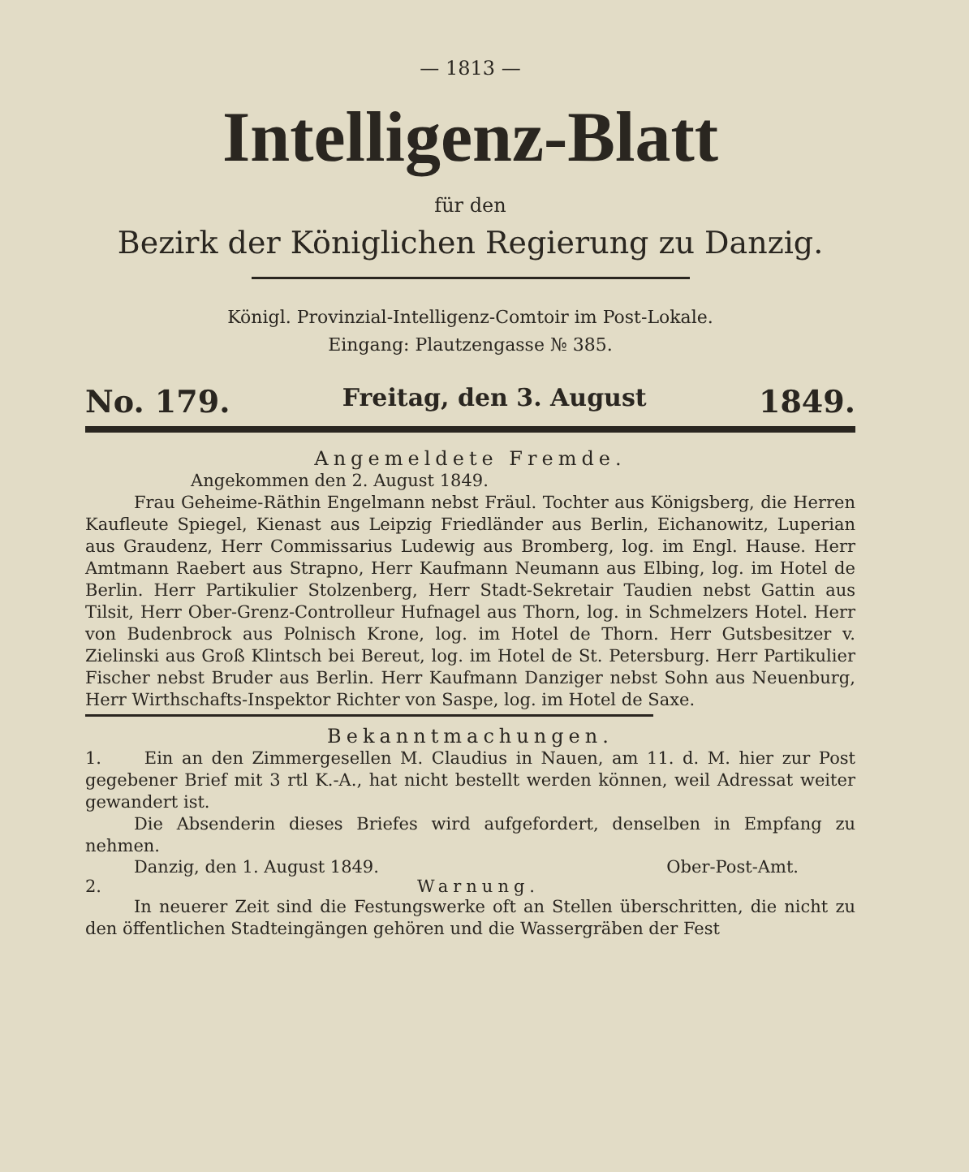— 1813 —
Intelligenz-Blatt
für den
Bezirk der Königlichen Regierung zu Danzig.
Königl. Provinzial-Intelligenz-Comtoir im Post-Lokale.
Eingang: Plautzengasse № 385.
No. 179. Freitag, den 3. August 1849.
Angemeldete Fremde.
Angekommen den 2. August 1849.
Frau Geheime-Räthin Engelmann nebst Fräul. Tochter aus Königsberg, die Herren Kaufleute Spiegel, Kienast aus Leipzig Friedländer aus Berlin, Eichanowitz, Luperian aus Graudenz, Herr Commissarius Ludewig aus Bromberg, log. im Engl. Hause. Herr Amtmann Raebert aus Strapno, Herr Kaufmann Neumann aus Elbing, log. im Hotel de Berlin. Herr Partikulier Stolzenberg, Herr Stadt-Sekretair Taudien nebst Gattin aus Tilsit, Herr Ober-Grenz-Controlleur Hufnagel aus Thorn, log. in Schmelzers Hotel. Herr von Budenbrock aus Polnisch Krone, log. im Hotel de Thorn. Herr Gutsbesitzer v. Zielinski aus Groß Klintsch bei Bereut, log. im Hotel de St. Petersburg. Herr Partikulier Fischer nebst Bruder aus Berlin. Herr Kaufmann Danziger nebst Sohn aus Neuenburg, Herr Wirthschafts-Inspektor Richter von Saspe, log. im Hotel de Saxe.
Bekanntmachungen.
1. Ein an den Zimmergesellen M. Claudius in Nauen, am 11. d. M. hier zur Post gegebener Brief mit 3 rtl K.-A., hat nicht bestellt werden können, weil Adressat weiter gewandert ist.
Die Absenderin dieses Briefes wird aufgefordert, denselben in Empfang zu nehmen.
Danzig, den 1. August 1849. Ober-Post-Amt.
2. Warnung.
In neuerer Zeit sind die Festungswerke oft an Stellen überschritten, die nicht zu den öffentlichen Stadteingängen gehören und die Wassergräben der Fest